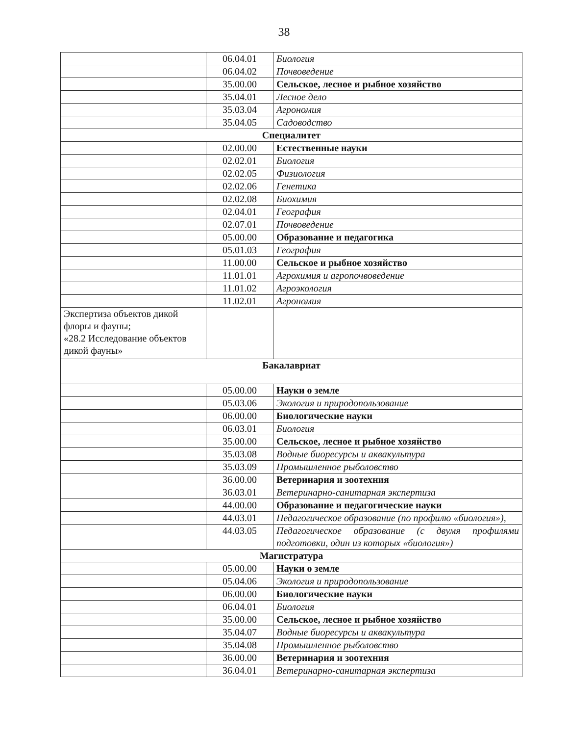38
| | 06.04.01 | Биология |
| | 06.04.02 | Почвоведение |
| | 35.00.00 | Сельское, лесное и рыбное хозяйство |
| | 35.04.01 | Лесное дело |
| | 35.03.04 | Агрономия |
| | 35.04.05 | Садоводство |
| Специалитет | | |
| | 02.00.00 | Естественные науки |
| | 02.02.01 | Биология |
| | 02.02.05 | Физиология |
| | 02.02.06 | Генетика |
| | 02.02.08 | Биохимия |
| | 02.04.01 | География |
| | 02.07.01 | Почвоведение |
| | 05.00.00 | Образование и педагогика |
| | 05.01.03 | География |
| | 11.00.00 | Сельское и рыбное хозяйство |
| | 11.01.01 | Агрохимия и агропочвоведение |
| | 11.01.02 | Агроэкология |
| | 11.02.01 | Агрономия |
| Экспертиза объектов дикой флоры и фауны; «28.2 Исследование объектов дикой фауны» | | |
| Бакалавриат | | |
| | 05.00.00 | Науки о земле |
| | 05.03.06 | Экология и природопользование |
| | 06.00.00 | Биологические науки |
| | 06.03.01 | Биология |
| | 35.00.00 | Сельское, лесное и рыбное хозяйство |
| | 35.03.08 | Водные биоресурсы и аквакультура |
| | 35.03.09 | Промышленное рыболовство |
| | 36.00.00 | Ветеринария и зоотехния |
| | 36.03.01 | Ветеринарно-санитарная экспертиза |
| | 44.00.00 | Образование и педагогические науки |
| | 44.03.01 | Педагогическое образование (по профилю «биология»), |
| | 44.03.05 | Педагогическое образование (с двумя профилями подготовки, один из которых «биология») |
| Магистратура | | |
| | 05.00.00 | Науки о земле |
| | 05.04.06 | Экология и природопользование |
| | 06.00.00 | Биологические науки |
| | 06.04.01 | Биология |
| | 35.00.00 | Сельское, лесное и рыбное хозяйство |
| | 35.04.07 | Водные биоресурсы и аквакультура |
| | 35.04.08 | Промышленное рыболовство |
| | 36.00.00 | Ветеринария и зоотехния |
| | 36.04.01 | Ветеринарно-санитарная экспертиза |